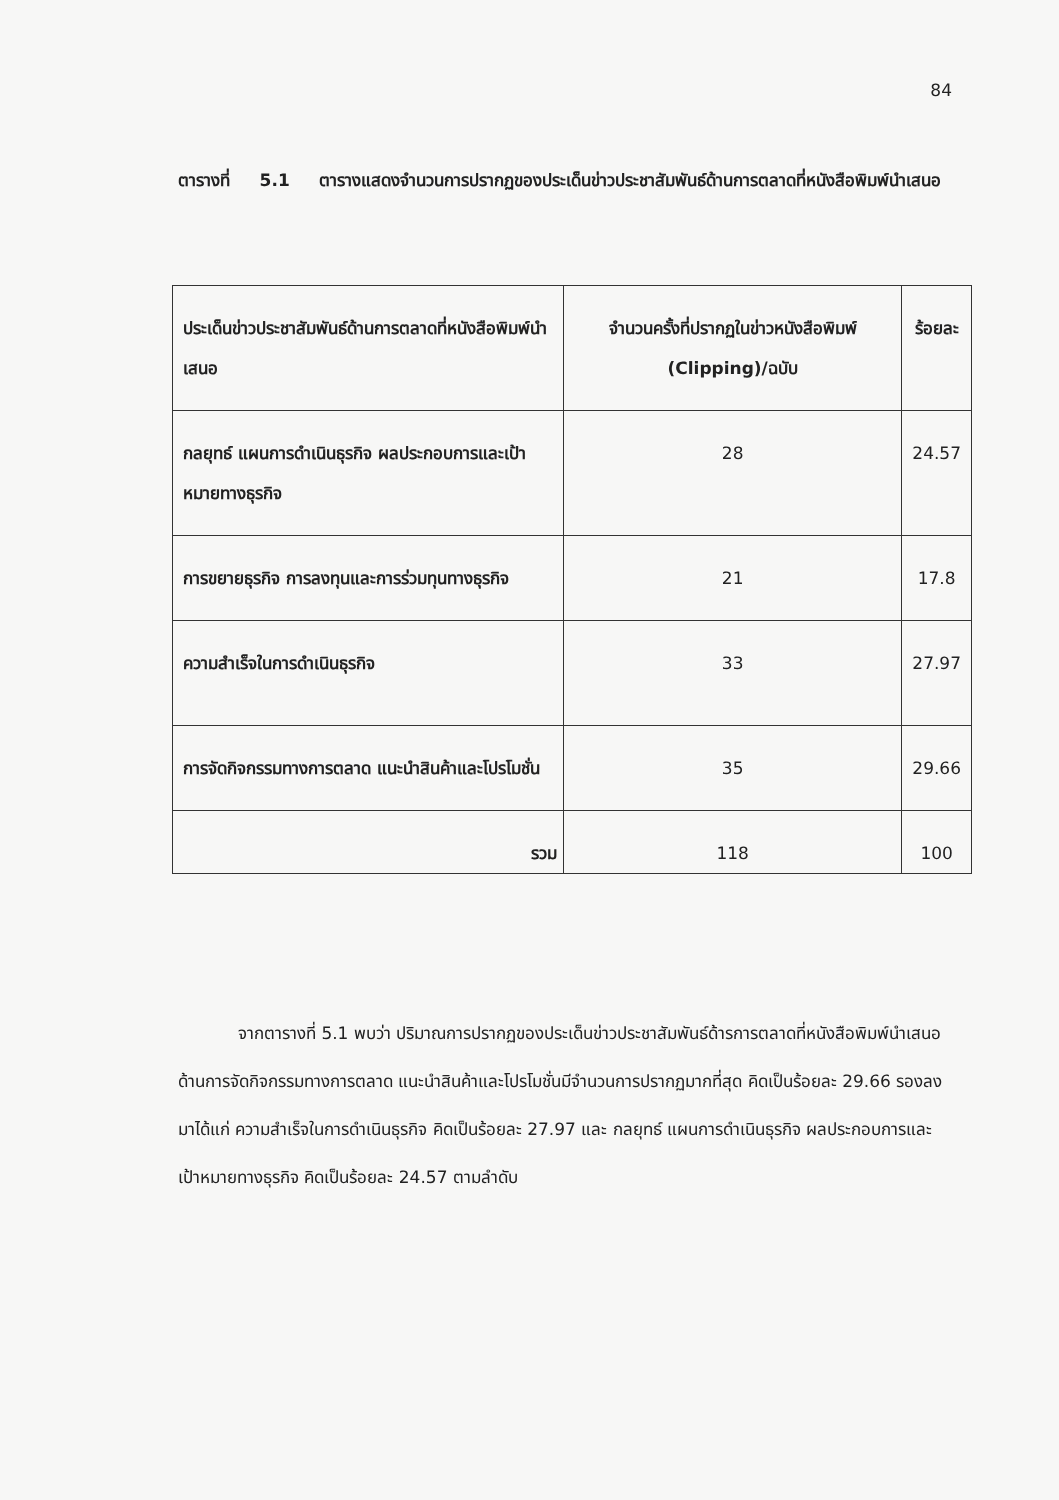84
ตารางที่ 5.1 ตารางแสดงจำนวนการปรากฏของประเด็นข่าวประชาสัมพันธ์ด้านการตลาดที่หนังสือพิมพ์นำเสนอ
| ประเด็นข่าวประชาสัมพันธ์ด้านการตลาดที่หนังสือพิมพ์นำเสนอ | จำนวนครั้งที่ปรากฏในข่าวหนังสือพิมพ์ (Clipping)/ฉบับ | ร้อยละ |
| --- | --- | --- |
| กลยุทธ์ แผนการดำเนินธุรกิจ ผลประกอบการและเป้าหมายทางธุรกิจ | 28 | 24.57 |
| การขยายธุรกิจ การลงทุนและการร่วมทุนทางธุรกิจ | 21 | 17.8 |
| ความสำเร็จในการดำเนินธุรกิจ | 33 | 27.97 |
| การจัดกิจกรรมทางการตลาด แนะนำสินค้าและโปรโมชั่น | 35 | 29.66 |
| รวม | 118 | 100 |
จากตารางที่ 5.1 พบว่า ปริมาณการปรากฏของประเด็นข่าวประชาสัมพันธ์ด้ารการตลาดที่หนังสือพิมพ์นำเสนอด้านการจัดกิจกรรมทางการตลาด แนะนำสินค้าและโปรโมชั่นมีจำนวนการปรากฏมากที่สุด คิดเป็นร้อยละ 29.66 รองลงมาได้แก่ ความสำเร็จในการดำเนินธุรกิจ คิดเป็นร้อยละ 27.97 และ กลยุทธ์ แผนการดำเนินธุรกิจ ผลประกอบการและเป้าหมายทางธุรกิจ คิดเป็นร้อยละ 24.57 ตามลำดับ